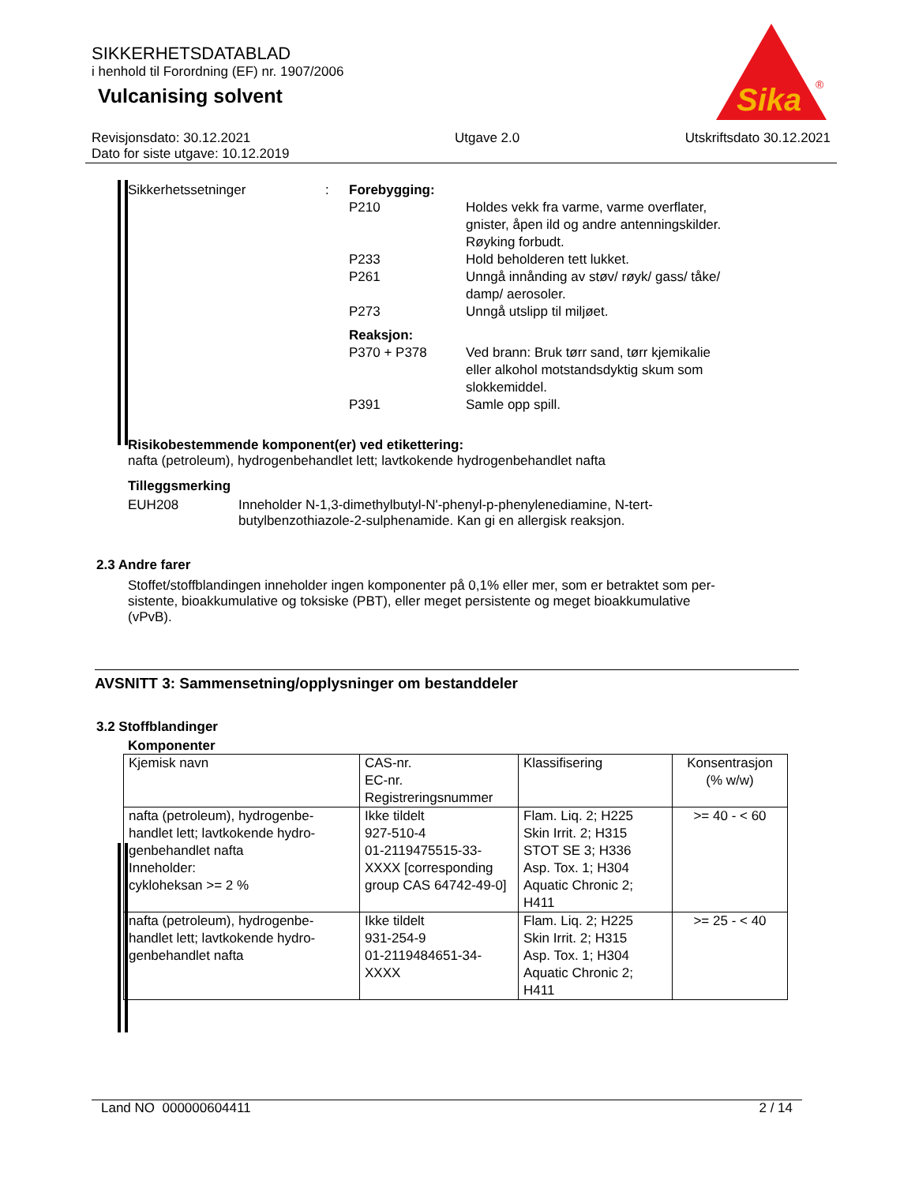SIKKERHETSDATABLAD
i henhold til Forordning (EF) nr. 1907/2006
Vulcanising solvent
Sika
®
Revisjonsdato: 30.12.2021
Dato for siste utgave: 10.12.2019
Utgave 2.0 Utskriftsdato 30.12.2021
| Sikkerhetssetninger | : | Forebygging: | |
| | | P210 | Holdes vekk fra varme, varme overflater, gnister, åpen ild og andre antenningskilder. Røyking forbudt. |
| | | P233 | Hold beholderen tett lukket. |
| | | P261 | Unngå innånding av støv/ røyk/ gass/ tåke/ damp/ aerosoler. |
| | | P273 | Unngå utslipp til miljøet. |
| | | Reaksjon: | |
| | | P370 + P378 | Ved brann: Bruk tørr sand, tørr kjemikalie eller alkohol motstandsdyktig skum som slokkemiddel. |
| | | P391 | Samle opp spill. |
Risikobestemmende komponent(er) ved etikettering:
nafta (petroleum), hydrogenbehandlet lett; lavtkokende hydrogenbehandlet nafta
Tilleggsmerking
EUH208 Inneholder N-1,3-dimethylbutyl-N'-phenyl-p-phenylenediamine, N-tert-
butylbenzothiazole-2-sulphenamide. Kan gi en allergisk reaksjon.
2.3 Andre farer
Stoffet/stoffblandingen inneholder ingen komponenter på 0,1% eller mer, som er betraktet som per-
sistente, bioakkumulative og toksiske (PBT), eller meget persistente og meget bioakkumulative
(vPvB).
AVSNITT 3: Sammensetning/opplysninger om bestanddeler
3.2 Stoffblandinger
Komponenter
| Kjemisk navn | CAS-nr. EC-nr. Registreringsnummer | Klassifisering | Konsentrasjon (% w/w) |
| --- | --- | --- | --- |
| nafta (petroleum), hydrogenbe- handlet lett; lavtkokende hydro- genbehandlet nafta Inneholder: cykloheksan >= 2 % | Ikke tildelt 927-510-4 01-2119475515-33- XXXX [corresponding group CAS 64742-49-0] | Flam. Liq. 2; H225 Skin Irrit. 2; H315 STOT SE 3; H336 Asp. Tox. 1; H304 Aquatic Chronic 2; H411 | >= 40 - < 60 |
| nafta (petroleum), hydrogenbe- handlet lett; lavtkokende hydro- genbehandlet nafta | Ikke tildelt 931-254-9 01-2119484651-34- XXXX | Flam. Liq. 2; H225 Skin Irrit. 2; H315 Asp. Tox. 1; H304 Aquatic Chronic 2; H411 | >= 25 - < 40 |
Land NO 000000604411 2 / 14